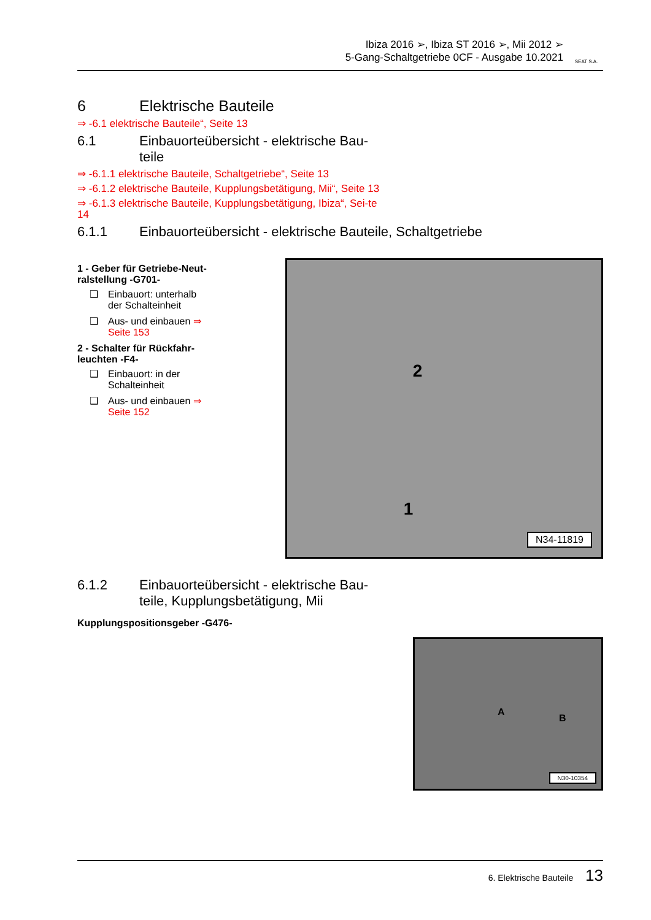Ibiza 2016 ➢, Ibiza ST 2016 ➢, Mii 2012 ➢
5-Gang-Schaltgetriebe 0CF - Ausgabe 10.2021
SEAT S.A.
6 Elektrische Bauteile
⇒ -6.1 elektrische Bauteile“, Seite 13
6.1 Einbauorteübersicht - elektrische Bau-
teile
⇒ -6.1.1 elektrische Bauteile, Schaltgetriebe“, Seite 13
⇒ -6.1.2 elektrische Bauteile, Kupplungsbetätigung, Mii“, Seite 13
⇒ -6.1.3 elektrische Bauteile, Kupplungsbetätigung, Ibiza“, Sei-te 14
6.1.1 Einbauorteübersicht - elektrische Bauteile, Schaltgetriebe
1 - Geber für Getriebe-Neut-ralstellung -G701-
❑ Einbauort: unterhalb der Schalteinheit
❑ Aus- und einbauen ⇒ Seite 153
2 - Schalter für Rückfahr-leuchten -F4-
❑ Einbauort: in der Schalteinheit
❑ Aus- und einbauen ⇒ Seite 152
2
1
N34-11819
6.1.2 Einbauorteübersicht - elektrische Bau-
teile, Kupplungsbetätigung, Mii
Kupplungspositionsgeber -G476-
A
B
N30-10354
6. Elektrische Bauteile 13